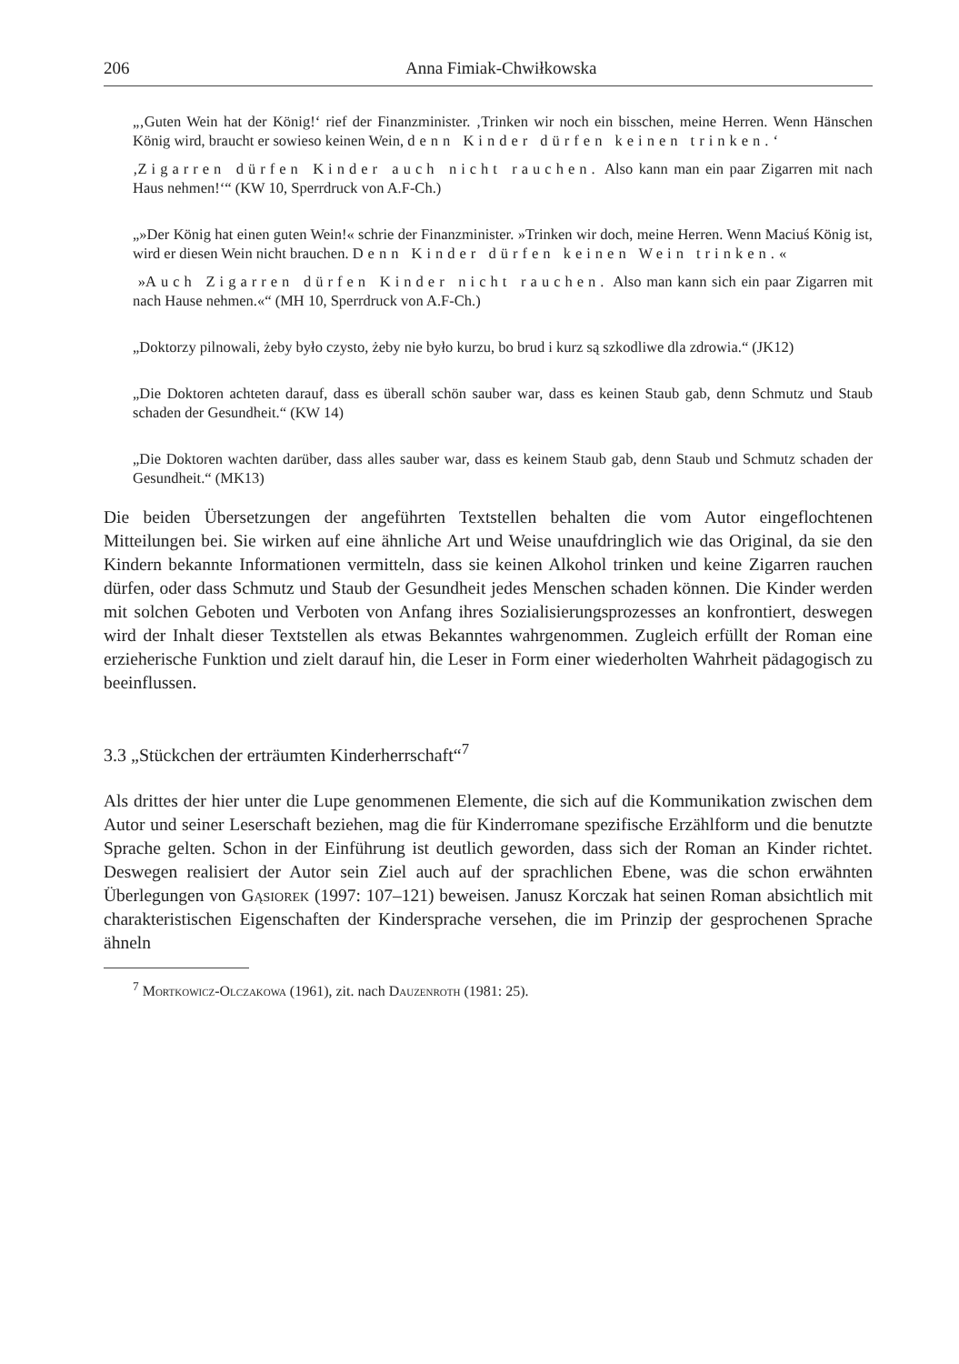206 Anna Fimiak-Chwiłkowska
„‚Guten Wein hat der König!‘ rief der Finanzminister. ‚Trinken wir noch ein bisschen, meine Herren. Wenn Hänschen König wird, braucht er sowieso keinen Wein, denn Kinder dürfen keinen trinken.‘
‚Zigarren dürfen Kinder auch nicht rauchen. Also kann man ein paar Zigarren mit nach Haus nehmen!‘“ (KW 10, Sperrdruck von A.F-Ch.)
„»Der König hat einen guten Wein!« schrie der Finanzminister. »Trinken wir doch, meine Herren. Wenn Maciuś König ist, wird er diesen Wein nicht brauchen. Denn Kinder dürfen keinen Wein trinken.«
»Auch Zigarren dürfen Kinder nicht rauchen. Also man kann sich ein paar Zigarren mit nach Hause nehmen.«“ (MH 10, Sperrdruck von A.F-Ch.)
„Doktorzy pilnowali, żeby było czysto, żeby nie było kurzu, bo brud i kurz są szkodliwe dla zdrowia.“ (JK12)
„Die Doktoren achteten darauf, dass es überall schön sauber war, dass es keinen Staub gab, denn Schmutz und Staub schaden der Gesundheit.“ (KW 14)
„Die Doktoren wachten darüber, dass alles sauber war, dass es keinem Staub gab, denn Staub und Schmutz schaden der Gesundheit.“ (MK13)
Die beiden Übersetzungen der angeführten Textstellen behalten die vom Autor eingeflochtenen Mitteilungen bei. Sie wirken auf eine ähnliche Art und Weise unaufdringlich wie das Original, da sie den Kindern bekannte Informationen vermitteln, dass sie keinen Alkohol trinken und keine Zigarren rauchen dürfen, oder dass Schmutz und Staub der Gesundheit jedes Menschen schaden können. Die Kinder werden mit solchen Geboten und Verboten von Anfang ihres Sozialisierungsprozesses an konfrontiert, deswegen wird der Inhalt dieser Textstellen als etwas Bekanntes wahrgenommen. Zugleich erfüllt der Roman eine erzieherische Funktion und zielt darauf hin, die Leser in Form einer wiederholten Wahrheit pädagogisch zu beeinflussen.
3.3 „Stückchen der erträumten Kinderherrschaft“<sup>7</sup>
Als drittes der hier unter die Lupe genommenen Elemente, die sich auf die Kommunikation zwischen dem Autor und seiner Leserschaft beziehen, mag die für Kinderromane spezifische Erzählform und die benutzte Sprache gelten. Schon in der Einführung ist deutlich geworden, dass sich der Roman an Kinder richtet. Deswegen realisiert der Autor sein Ziel auch auf der sprachlichen Ebene, was die schon erwähnten Überlegungen von Gąsiorek (1997: 107–121) beweisen. Janusz Korczak hat seinen Roman absichtlich mit charakteristischen Eigenschaften der Kindersprache versehen, die im Prinzip der gesprochenen Sprache ähneln
<sup>7</sup> Mortkowicz-Olczakowa (1961), zit. nach Dauzenroth (1981: 25).